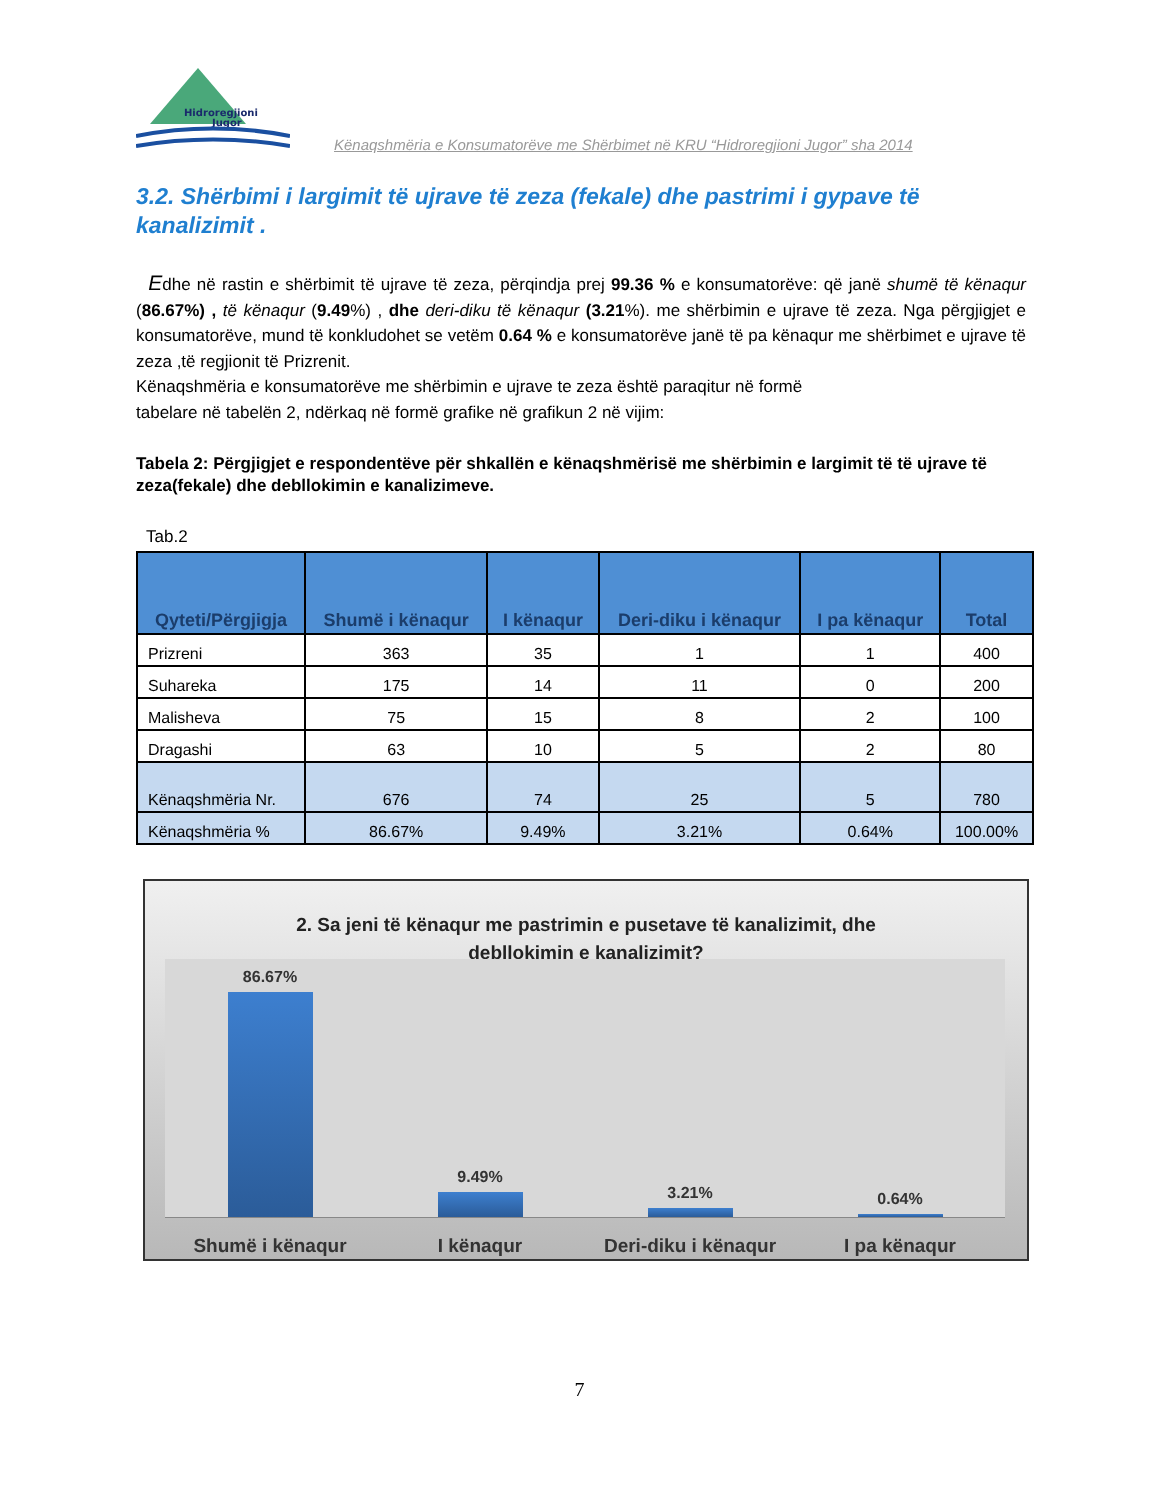Hidroregjioni
Jugor
Kënaqshmëria e Konsumatorëve me Shërbimet në KRU “Hidroregjioni Jugor” sha 2014
3.2. Shërbimi i largimit të ujrave të zeza (fekale) dhe pastrimi i gypave të kanalizimit .
Edhe në rastin e shërbimit të ujrave të zeza, përqindja prej 99.36 % e konsumatorëve: që janë shumë të kënaqur (86.67%) , të kënaqur (9.49%) , dhe deri-diku të kënaqur (3.21%). me shërbimin e ujrave të zeza. Nga përgjigjet e konsumatorëve, mund të konkludohet se vetëm 0.64 % e konsumatorëve janë të pa kënaqur me shërbimet e ujrave të zeza ,të regjionit të Prizrenit.
Kënaqshmëria e konsumatorëve me shërbimin e ujrave te zeza është paraqitur në formë
tabelare në tabelën 2, ndërkaq në formë grafike në grafikun 2 në vijim:
Tabela 2: Përgjigjet e respondentëve për shkallën e kënaqshmërisë me shërbimin e largimit të të ujrave të zeza(fekale) dhe debllokimin e kanalizimeve.
Tab.2
| Qyteti/Përgjigja | Shumë i kënaqur | I kënaqur | Deri-diku i kënaqur | I pa kënaqur | Total |
| --- | --- | --- | --- | --- | --- |
| Prizreni | 363 | 35 | 1 | 1 | 400 |
| Suhareka | 175 | 14 | 11 | 0 | 200 |
| Malisheva | 75 | 15 | 8 | 2 | 100 |
| Dragashi | 63 | 10 | 5 | 2 | 80 |
| Kënaqshmëria Nr. | 676 | 74 | 25 | 5 | 780 |
| Kënaqshmëria % | 86.67% | 9.49% | 3.21% | 0.64% | 100.00% |
2. Sa jeni të kënaqur me pastrimin e pusetave të kanalizimit, dhe
debllokimin e kanalizimit?
86.67%
9.49%
3.21%
0.64%
Shumë i kënaqur I kënaqur Deri-diku i kënaqur I pa kënaqur
7